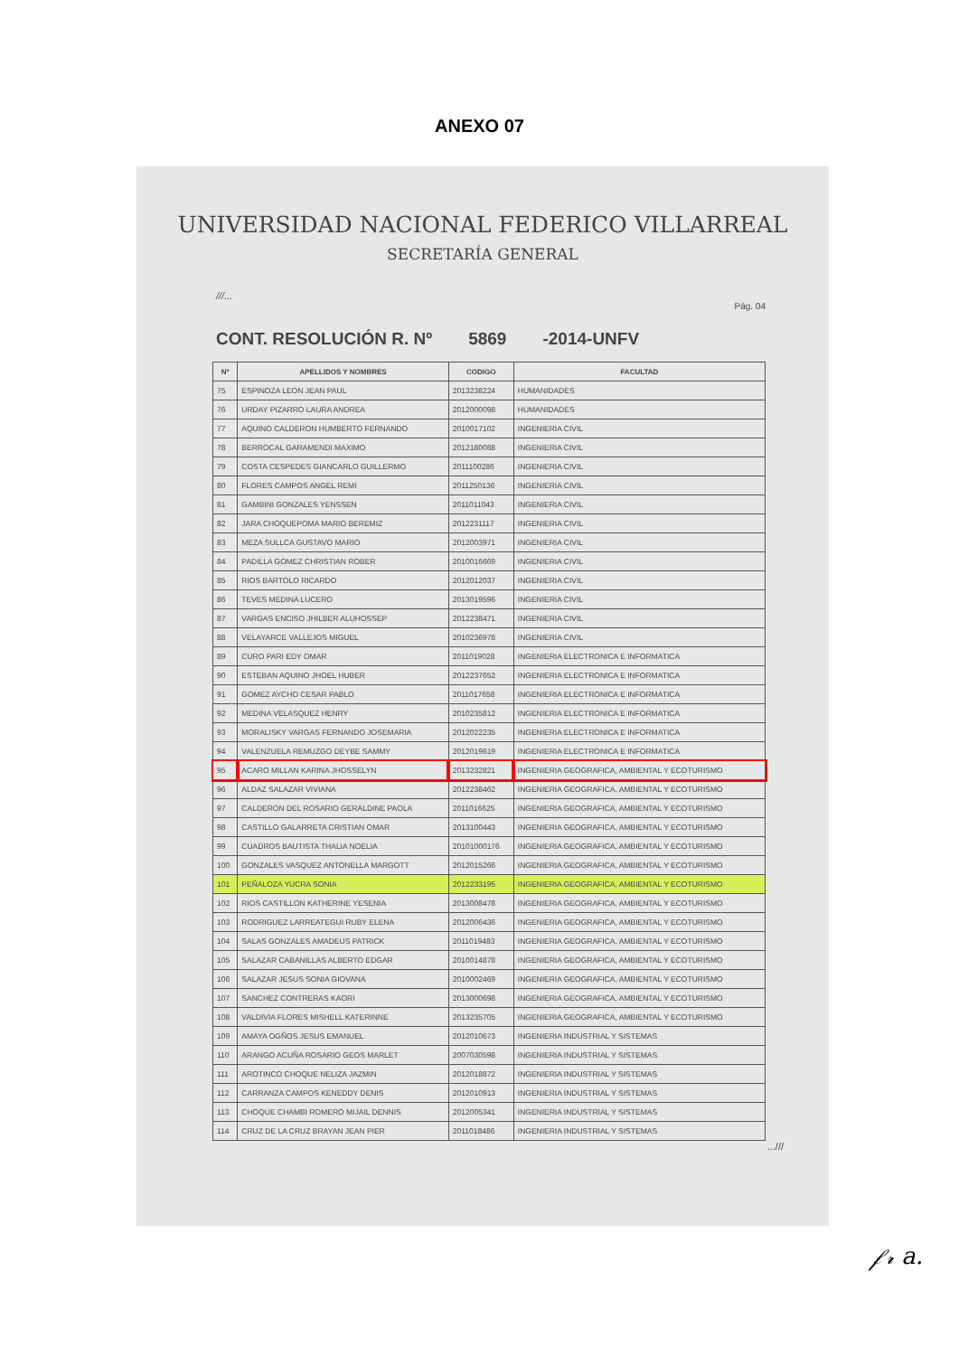ANEXO 07
UNIVERSIDAD NACIONAL FEDERICO VILLARREAL
SECRETARÍA GENERAL
///...
Pág. 04
CONT. RESOLUCIÓN R. Nº 5869 -2014-UNFV
| Nº | APELLIDOS Y NOMBRES | CODIGO | FACULTAD |
| --- | --- | --- | --- |
| 75 | ESPINOZA LEON JEAN PAUL | 2013238224 | HUMANIDADES |
| 76 | URDAY PIZARRO LAURA ANDREA | 2012000098 | HUMANIDADES |
| 77 | AQUINO CALDERON HUMBERTO FERNANDO | 2010017102 | INGENIERIA CIVIL |
| 78 | BERROCAL GARAMENDI MAXIMO | 2012180088 | INGENIERIA CIVIL |
| 79 | COSTA CESPEDES GIANCARLO GUILLERMO | 2011100286 | INGENIERIA CIVIL |
| 80 | FLORES CAMPOS ANGEL REMI | 2011250136 | INGENIERIA CIVIL |
| 81 | GAMBINI GONZALES YENSSEN | 2011011043 | INGENIERIA CIVIL |
| 82 | JARA CHOQUEPOMA MARIO BEREMIZ | 2012231117 | INGENIERIA CIVIL |
| 83 | MEZA SULLCA GUSTAVO MARIO | 2012003971 | INGENIERIA CIVIL |
| 84 | PADILLA GOMEZ CHRISTIAN ROBER | 2010016669 | INGENIERIA CIVIL |
| 85 | RIOS BARTOLO RICARDO | 2012012037 | INGENIERIA CIVIL |
| 86 | TEVES MEDINA LUCERO | 2013019596 | INGENIERIA CIVIL |
| 87 | VARGAS ENCISO JHILBER ALUHOSSEP | 2012238471 | INGENIERIA CIVIL |
| 88 | VELAYARCE VALLEJOS MIGUEL | 2010236978 | INGENIERIA CIVIL |
| 89 | CURO PARI EDY OMAR | 2011019028 | INGENIERIA ELECTRONICA E INFORMATICA |
| 90 | ESTEBAN AQUINO JHOEL HUBER | 2012237652 | INGENIERIA ELECTRONICA E INFORMATICA |
| 91 | GOMEZ AYCHO CESAR PABLO | 2011017658 | INGENIERIA ELECTRONICA E INFORMATICA |
| 92 | MEDINA VELASQUEZ HENRY | 2010235812 | INGENIERIA ELECTRONICA E INFORMATICA |
| 93 | MORALISKY VARGAS FERNANDO JOSEMARIA | 2012022235 | INGENIERIA ELECTRONICA E INFORMATICA |
| 94 | VALENZUELA REMUZGO DEYBE SAMMY | 2012019619 | INGENIERIA ELECTRONICA E INFORMATICA |
| 95 | ACARO MILLAN KARINA JHOSSELYN | 2013232821 | INGENIERIA GEOGRAFICA, AMBIENTAL Y ECOTURISMO |
| 96 | ALDAZ SALAZAR VIVIANA | 2012238462 | INGENIERIA GEOGRAFICA, AMBIENTAL Y ECOTURISMO |
| 97 | CALDERON DEL ROSARIO GERALDINE PAOLA | 2011016625 | INGENIERIA GEOGRAFICA, AMBIENTAL Y ECOTURISMO |
| 98 | CASTILLO GALARRETA CRISTIAN OMAR | 2013100443 | INGENIERIA GEOGRAFICA, AMBIENTAL Y ECOTURISMO |
| 99 | CUADROS BAUTISTA THALIA NOELIA | 20101000176 | INGENIERIA GEOGRAFICA, AMBIENTAL Y ECOTURISMO |
| 100 | GONZALES VASQUEZ ANTONELLA MARGOTT | 2012015266 | INGENIERIA GEOGRAFICA, AMBIENTAL Y ECOTURISMO |
| 101 | PEÑALOZA YUCRA SONIA | 2012233195 | INGENIERIA GEOGRAFICA, AMBIENTAL Y ECOTURISMO |
| 102 | RIOS CASTILLON KATHERINE YESENIA | 2013008478 | INGENIERIA GEOGRAFICA, AMBIENTAL Y ECOTURISMO |
| 103 | RODRIGUEZ LARREATEGUI RUBY ELENA | 2012006436 | INGENIERIA GEOGRAFICA, AMBIENTAL Y ECOTURISMO |
| 104 | SALAS GONZALES AMADEUS PATRICK | 2011019483 | INGENIERIA GEOGRAFICA, AMBIENTAL Y ECOTURISMO |
| 105 | SALAZAR CABANILLAS ALBERTO EDGAR | 2010014878 | INGENIERIA GEOGRAFICA, AMBIENTAL Y ECOTURISMO |
| 106 | SALAZAR JESUS SONIA GIOVANA | 2010002469 | INGENIERIA GEOGRAFICA, AMBIENTAL Y ECOTURISMO |
| 107 | SANCHEZ CONTRERAS KAORI | 2013000698 | INGENIERIA GEOGRAFICA, AMBIENTAL Y ECOTURISMO |
| 108 | VALDIVIA FLORES MISHELL KATERINNE | 2013235705 | INGENIERIA GEOGRAFICA, AMBIENTAL Y ECOTURISMO |
| 109 | AMAYA OGÑOS JESUS EMANUEL | 2012010673 | INGENIERIA INDUSTRIAL Y SISTEMAS |
| 110 | ARANGO ACUÑA ROSARIO GEOS MARLET | 2007030598 | INGENIERIA INDUSTRIAL Y SISTEMAS |
| 111 | AROTINCO CHOQUE NELIZA JAZMIN | 2012018872 | INGENIERIA INDUSTRIAL Y SISTEMAS |
| 112 | CARRANZA CAMPOS KENEDDY DENIS | 2012010913 | INGENIERIA INDUSTRIAL Y SISTEMAS |
| 113 | CHOQUE CHAMBI ROMERO MIJAIL DENNIS | 2012005341 | INGENIERIA INDUSTRIAL Y SISTEMAS |
| 114 | CRUZ DE LA CRUZ BRAYAN JEAN PIER | 2011018486 | INGENIERIA INDUSTRIAL Y SISTEMAS |
...///
𝒻𝓇 a.